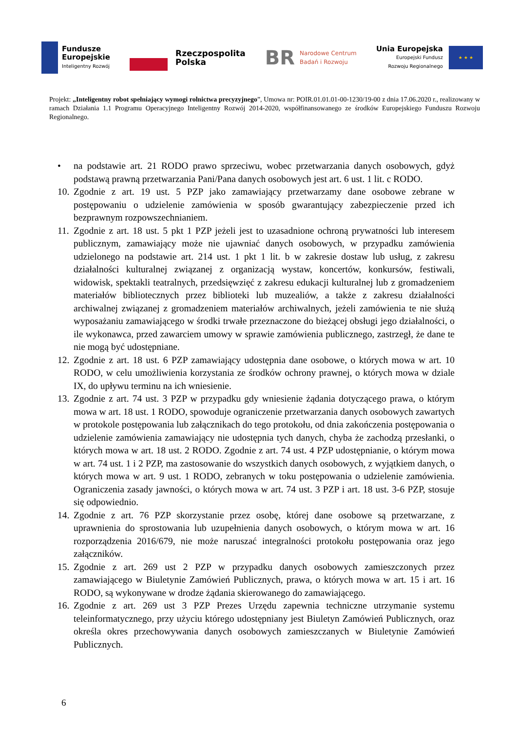Fundusze
Europejskie
Inteligentny Rozwój
Rzeczpospolita
Polska
BR
Narodowe Centrum
Badań i Rozwoju
Unia Europejska
Europejski Fundusz
Rozwoju Regionalnego
★ ★ ★
Projekt: „Inteligentny robot spełniający wymogi rolnictwa precyzyjnego”, Umowa nr: POIR.01.01.01-00-1230/19-00 z dnia 17.06.2020 r., realizowany w ramach Działania 1.1 Programu Operacyjnego Inteligentny Rozwój 2014-2020, współfinansowanego ze środków Europejskiego Funduszu Rozwoju Regionalnego.
• na podstawie art. 21 RODO prawo sprzeciwu, wobec przetwarzania danych osobowych, gdyż podstawą prawną przetwarzania Pani/Pana danych osobowych jest art. 6 ust. 1 lit. c RODO.
10. Zgodnie z art. 19 ust. 5 PZP jako zamawiający przetwarzamy dane osobowe zebrane w postępowaniu o udzielenie zamówienia w sposób gwarantujący zabezpieczenie przed ich bezprawnym rozpowszechnianiem.
11. Zgodnie z art. 18 ust. 5 pkt 1 PZP jeżeli jest to uzasadnione ochroną prywatności lub interesem publicznym, zamawiający może nie ujawniać danych osobowych, w przypadku zamówienia udzielonego na podstawie art. 214 ust. 1 pkt 1 lit. b w zakresie dostaw lub usług, z zakresu działalności kulturalnej związanej z organizacją wystaw, koncertów, konkursów, festiwali, widowisk, spektakli teatralnych, przedsięwzięć z zakresu edukacji kulturalnej lub z gromadzeniem materiałów bibliotecznych przez biblioteki lub muzealiów, a także z zakresu działalności archiwalnej związanej z gromadzeniem materiałów archiwalnych, jeżeli zamówienia te nie służą wyposażaniu zamawiającego w środki trwałe przeznaczone do bieżącej obsługi jego działalności, o ile wykonawca, przed zawarciem umowy w sprawie zamówienia publicznego, zastrzegł, że dane te nie mogą być udostępniane.
12. Zgodnie z art. 18 ust. 6 PZP zamawiający udostępnia dane osobowe, o których mowa w art. 10 RODO, w celu umożliwienia korzystania ze środków ochrony prawnej, o których mowa w dziale IX, do upływu terminu na ich wniesienie.
13. Zgodnie z art. 74 ust. 3 PZP w przypadku gdy wniesienie żądania dotyczącego prawa, o którym mowa w art. 18 ust. 1 RODO, spowoduje ograniczenie przetwarzania danych osobowych zawartych w protokole postępowania lub załącznikach do tego protokołu, od dnia zakończenia postępowania o udzielenie zamówienia zamawiający nie udostępnia tych danych, chyba że zachodzą przesłanki, o których mowa w art. 18 ust. 2 RODO. Zgodnie z art. 74 ust. 4 PZP udostępnianie, o którym mowa w art. 74 ust. 1 i 2 PZP, ma zastosowanie do wszystkich danych osobowych, z wyjątkiem danych, o których mowa w art. 9 ust. 1 RODO, zebranych w toku postępowania o udzielenie zamówienia. Ograniczenia zasady jawności, o których mowa w art. 74 ust. 3 PZP i art. 18 ust. 3-6 PZP, stosuje się odpowiednio.
14. Zgodnie z art. 76 PZP skorzystanie przez osobę, której dane osobowe są przetwarzane, z uprawnienia do sprostowania lub uzupełnienia danych osobowych, o którym mowa w art. 16 rozporządzenia 2016/679, nie może naruszać integralności protokołu postępowania oraz jego załączników.
15. Zgodnie z art. 269 ust 2 PZP w przypadku danych osobowych zamieszczonych przez zamawiającego w Biuletynie Zamówień Publicznych, prawa, o których mowa w art. 15 i art. 16 RODO, są wykonywane w drodze żądania skierowanego do zamawiającego.
16. Zgodnie z art. 269 ust 3 PZP Prezes Urzędu zapewnia techniczne utrzymanie systemu teleinformatycznego, przy użyciu którego udostępniany jest Biuletyn Zamówień Publicznych, oraz określa okres przechowywania danych osobowych zamieszczanych w Biuletynie Zamówień Publicznych.
6